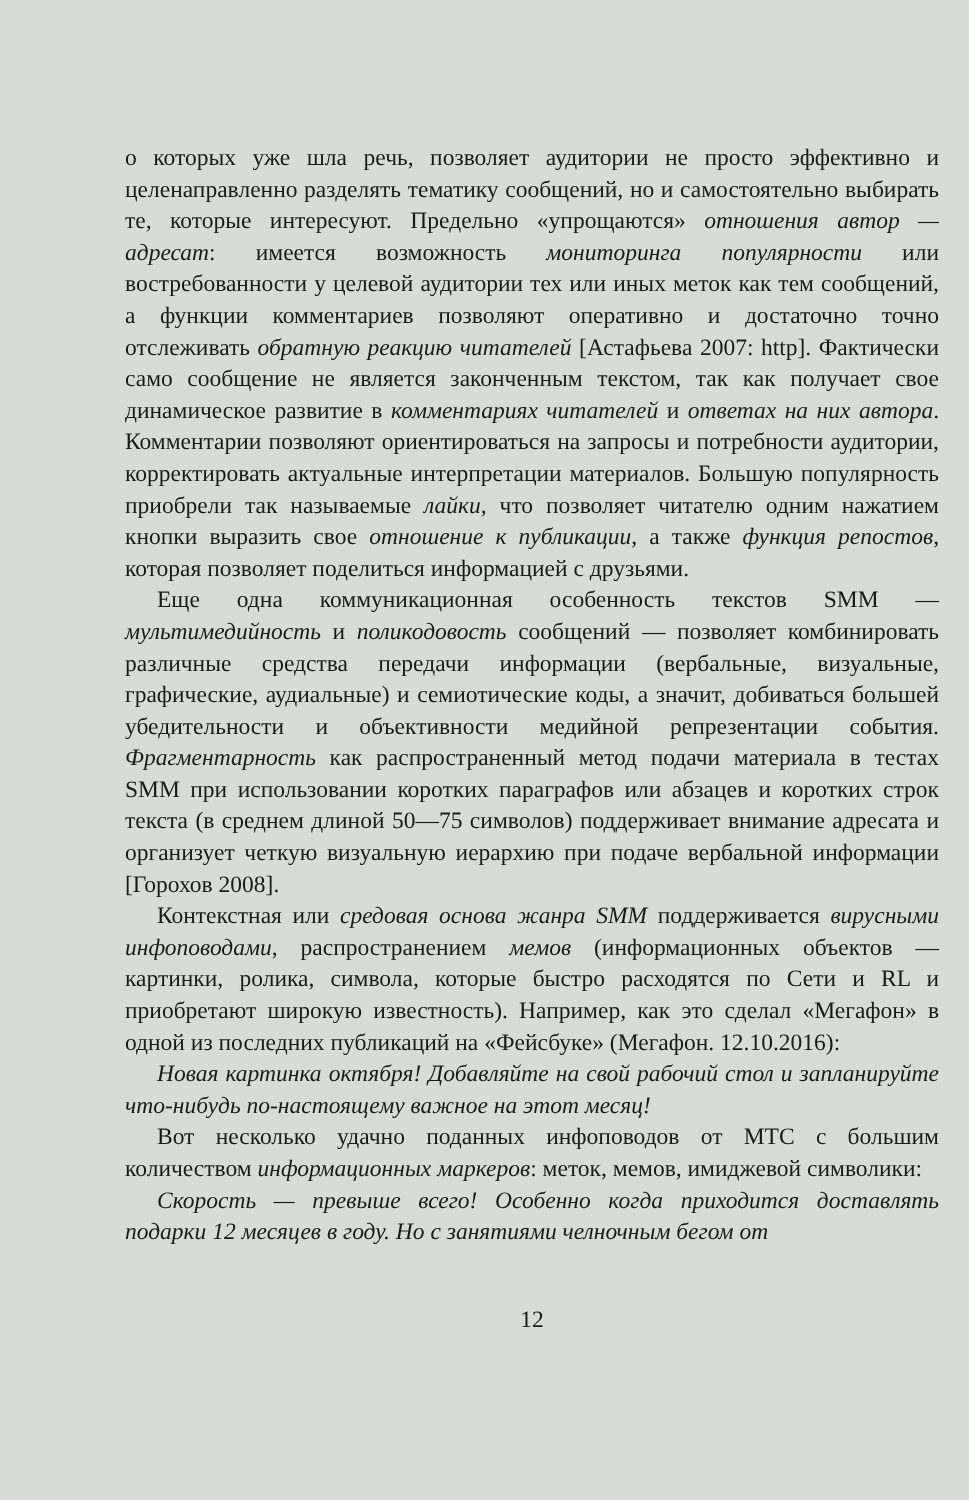о которых уже шла речь, позволяет аудитории не просто эффективно и целенаправленно разделять тематику сообщений, но и самостоятельно выбирать те, которые интересуют. Предельно «упрощаются» отношения автор — адресат: имеется возможность мониторинга популярности или востребованности у целевой аудитории тех или иных меток как тем сообщений, а функции комментариев позволяют оперативно и достаточно точно отслеживать обратную реакцию читателей [Астафьева 2007: http]. Фактически само сообщение не является законченным текстом, так как получает свое динамическое развитие в комментариях читателей и ответах на них автора. Комментарии позволяют ориентироваться на запросы и потребности аудитории, корректировать актуальные интерпретации материалов. Большую популярность приобрели так называемые лайки, что позволяет читателю одним нажатием кнопки выразить свое отношение к публикации, а также функция репостов, которая позволяет поделиться информацией с друзьями.
Еще одна коммуникационная особенность текстов SMM — мультимедийность и поликодовость сообщений — позволяет комбинировать различные средства передачи информации (вербальные, визуальные, графические, аудиальные) и семиотические коды, а значит, добиваться большей убедительности и объективности медийной репрезентации события. Фрагментарность как распространенный метод подачи материала в тестах SMM при использовании коротких параграфов или абзацев и коротких строк текста (в среднем длиной 50—75 символов) поддерживает внимание адресата и организует четкую визуальную иерархию при подаче вербальной информации [Горохов 2008].
Контекстная или средовая основа жанра SMM поддерживается вирусными инфоповодами, распространением мемов (информационных объектов — картинки, ролика, символа, которые быстро расходятся по Сети и RL и приобретают широкую известность). Например, как это сделал «Мегафон» в одной из последних публикаций на «Фейсбуке» (Мегафон. 12.10.2016):
Новая картинка октября! Добавляйте на свой рабочий стол и запланируйте что-нибудь по-настоящему важное на этот месяц!
Вот несколько удачно поданных инфоповодов от МТС с большим количеством информационных маркеров: меток, мемов, имиджевой символики:
Скорость — превыше всего! Особенно когда приходится доставлять подарки 12 месяцев в году. Но с занятиями челночным бегом от
12